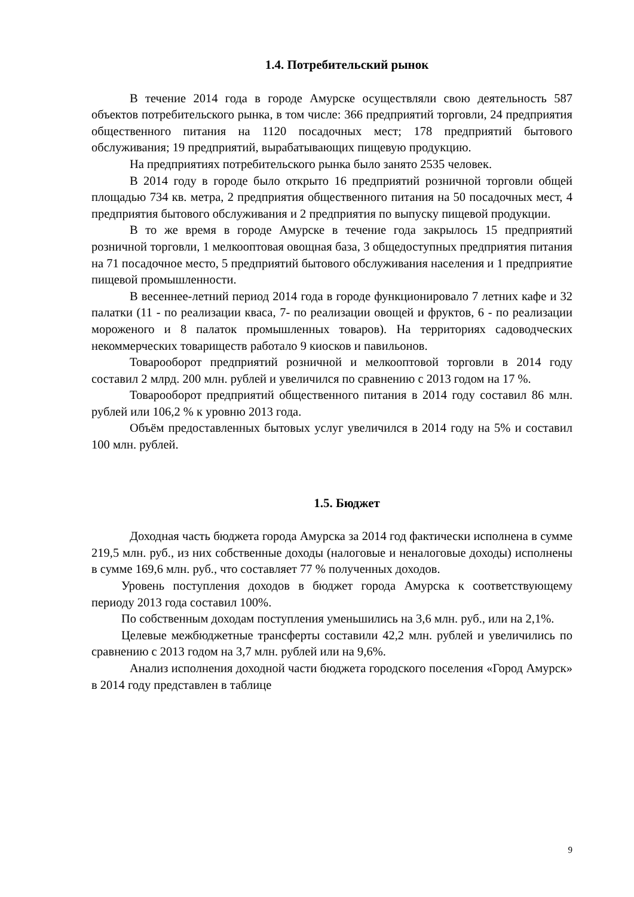1.4. Потребительский рынок
В течение 2014 года в городе Амурске осуществляли свою деятельность 587 объектов потребительского рынка, в том числе: 366 предприятий торговли, 24 предприятия общественного питания на 1120 посадочных мест; 178 предприятий бытового обслуживания; 19 предприятий, вырабатывающих пищевую продукцию.
На предприятиях потребительского рынка было занято 2535 человек.
В 2014 году в городе было открыто 16 предприятий розничной торговли общей площадью 734 кв. метра, 2 предприятия общественного питания на 50 посадочных мест, 4 предприятия бытового обслуживания и 2 предприятия по выпуску пищевой продукции.
В то же время в городе Амурске в течение года закрылось 15 предприятий розничной торговли, 1 мелкооптовая овощная база, 3 общедоступных предприятия питания на 71 посадочное место, 5 предприятий бытового обслуживания населения и 1 предприятие пищевой промышленности.
В весеннее-летний период 2014 года в городе функционировало 7 летних кафе и 32 палатки (11 - по реализации кваса, 7- по реализации овощей и фруктов, 6 - по реализации мороженого и 8 палаток промышленных товаров). На территориях садоводческих некоммерческих товариществ работало 9 киосков и павильонов.
Товарооборот предприятий розничной и мелкооптовой торговли в 2014 году составил 2 млрд. 200 млн. рублей и увеличился по сравнению с 2013 годом на 17 %.
Товарооборот предприятий общественного питания в 2014 году составил 86 млн. рублей или 106,2 % к уровню 2013 года.
Объём предоставленных бытовых услуг увеличился в 2014 году на 5% и составил 100 млн. рублей.
1.5. Бюджет
Доходная часть бюджета города Амурска за 2014 год фактически исполнена в сумме 219,5 млн. руб., из них собственные доходы (налоговые и неналоговые доходы) исполнены в сумме 169,6 млн. руб., что составляет 77 % полученных доходов.
Уровень поступления доходов в бюджет города Амурска к соответствующему периоду 2013 года составил 100%.
По собственным доходам поступления уменьшились на 3,6 млн. руб., или на 2,1%.
Целевые межбюджетные трансферты составили 42,2 млн. рублей и увеличились по сравнению с 2013 годом на 3,7 млн. рублей или на 9,6%.
Анализ исполнения доходной части бюджета городского поселения «Город Амурск» в 2014 году представлен в таблице
9